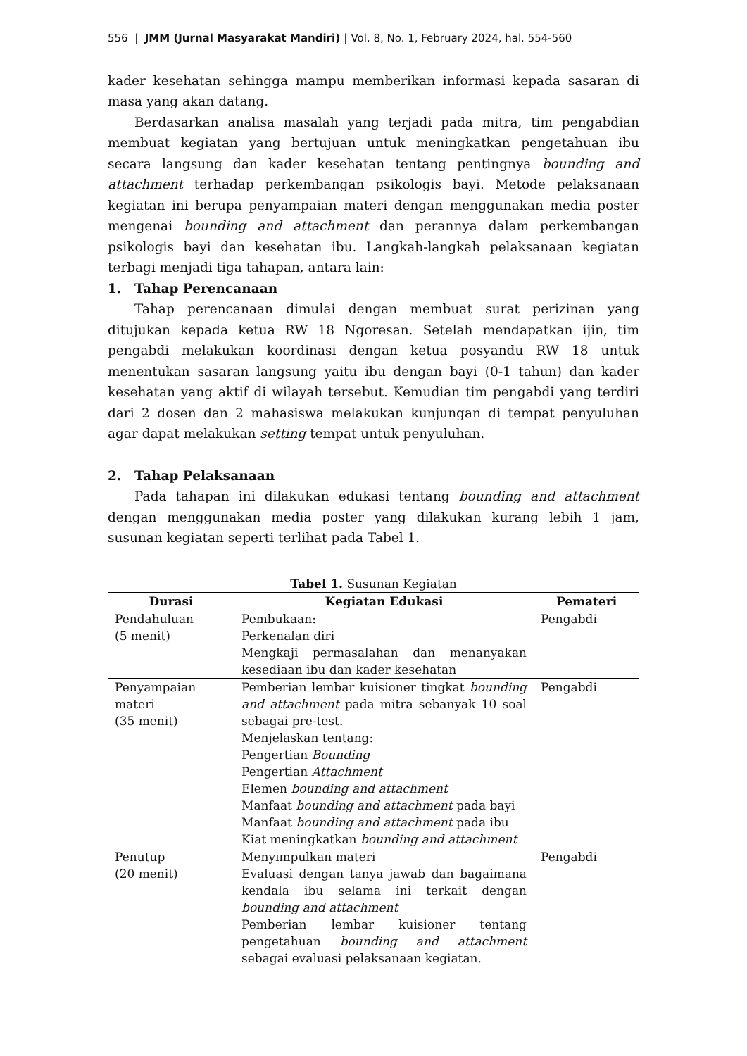556 | JMM (Jurnal Masyarakat Mandiri) | Vol. 8, No. 1, February 2024, hal. 554-560
kader kesehatan sehingga mampu memberikan informasi kepada sasaran di masa yang akan datang.
Berdasarkan analisa masalah yang terjadi pada mitra, tim pengabdian membuat kegiatan yang bertujuan untuk meningkatkan pengetahuan ibu secara langsung dan kader kesehatan tentang pentingnya bounding and attachment terhadap perkembangan psikologis bayi. Metode pelaksanaan kegiatan ini berupa penyampaian materi dengan menggunakan media poster mengenai bounding and attachment dan perannya dalam perkembangan psikologis bayi dan kesehatan ibu. Langkah-langkah pelaksanaan kegiatan terbagi menjadi tiga tahapan, antara lain:
1. Tahap Perencanaan
Tahap perencanaan dimulai dengan membuat surat perizinan yang ditujukan kepada ketua RW 18 Ngoresan. Setelah mendapatkan ijin, tim pengabdi melakukan koordinasi dengan ketua posyandu RW 18 untuk menentukan sasaran langsung yaitu ibu dengan bayi (0-1 tahun) dan kader kesehatan yang aktif di wilayah tersebut. Kemudian tim pengabdi yang terdiri dari 2 dosen dan 2 mahasiswa melakukan kunjungan di tempat penyuluhan agar dapat melakukan setting tempat untuk penyuluhan.
2. Tahap Pelaksanaan
Pada tahapan ini dilakukan edukasi tentang bounding and attachment dengan menggunakan media poster yang dilakukan kurang lebih 1 jam, susunan kegiatan seperti terlihat pada Tabel 1.
Tabel 1. Susunan Kegiatan
| Durasi | Kegiatan Edukasi | Pemateri |
| --- | --- | --- |
| Pendahuluan (5 menit) | Pembukaan: Perkenalan diri Mengkaji permasalahan dan menanyakan kesediaan ibu dan kader kesehatan | Pengabdi |
| Penyampaian materi (35 menit) | Pemberian lembar kuisioner tingkat bounding and attachment pada mitra sebanyak 10 soal sebagai pre-test. Menjelaskan tentang: Pengertian Bounding Pengertian Attachment Elemen bounding and attachment Manfaat bounding and attachment pada bayi Manfaat bounding and attachment pada ibu Kiat meningkatkan bounding and attachment | Pengabdi |
| Penutup (20 menit) | Menyimpulkan materi Evaluasi dengan tanya jawab dan bagaimana kendala ibu selama ini terkait dengan bounding and attachment Pemberian lembar kuisioner tentang pengetahuan bounding and attachment sebagai evaluasi pelaksanaan kegiatan. | Pengabdi |